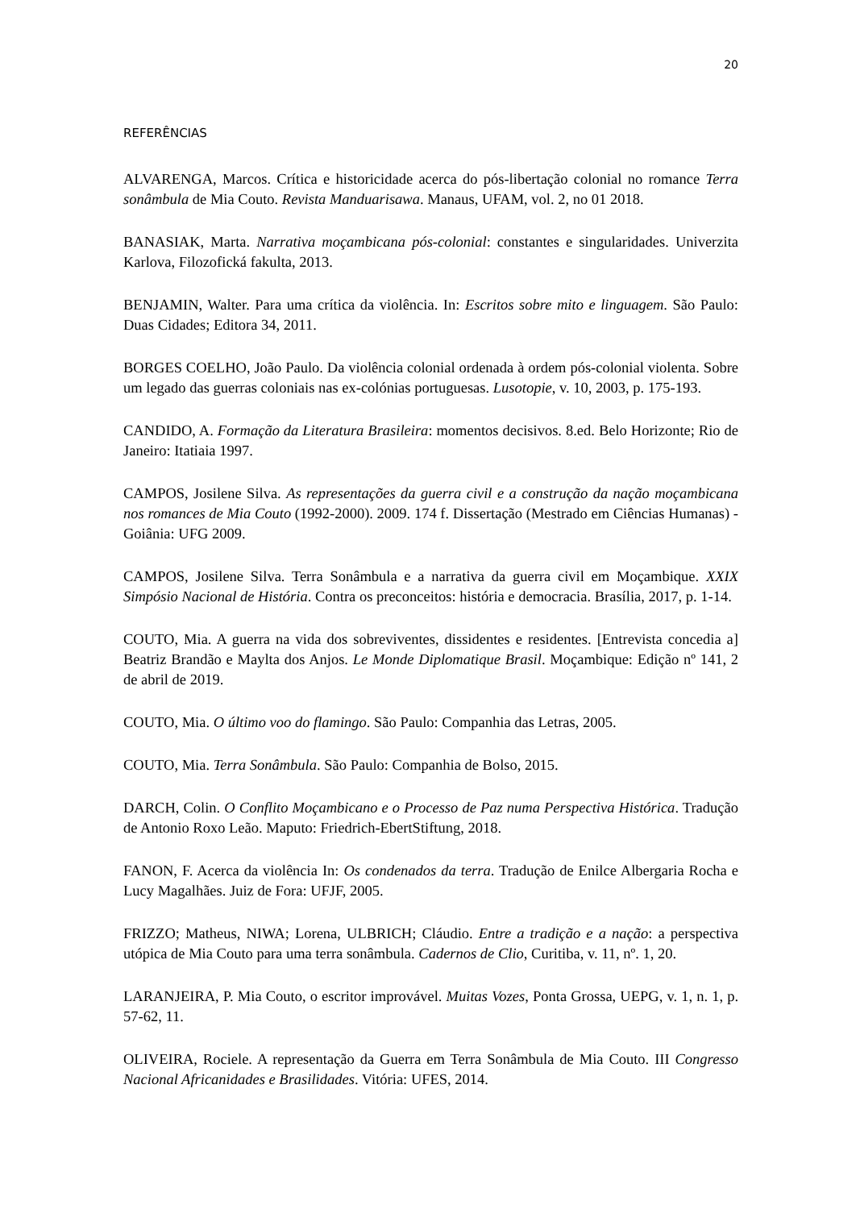20
REFERÊNCIAS
ALVARENGA, Marcos. Crítica e historicidade acerca do pós-libertação colonial no romance Terra sonâmbula de Mia Couto. Revista Manduarisawa. Manaus, UFAM, vol. 2, no 01 2018.
BANASIAK, Marta. Narrativa moçambicana pós-colonial: constantes e singularidades. Univerzita Karlova, Filozofická fakulta, 2013.
BENJAMIN, Walter. Para uma crítica da violência. In: Escritos sobre mito e linguagem. São Paulo: Duas Cidades; Editora 34, 2011.
BORGES COELHO, João Paulo. Da violência colonial ordenada à ordem pós-colonial violenta. Sobre um legado das guerras coloniais nas ex-colónias portuguesas. Lusotopie, v. 10, 2003, p. 175-193.
CANDIDO, A. Formação da Literatura Brasileira: momentos decisivos. 8.ed. Belo Horizonte; Rio de Janeiro: Itatiaia 1997.
CAMPOS, Josilene Silva. As representações da guerra civil e a construção da nação moçambicana nos romances de Mia Couto (1992-2000). 2009. 174 f. Dissertação (Mestrado em Ciências Humanas) - Goiânia: UFG 2009.
CAMPOS, Josilene Silva. Terra Sonâmbula e a narrativa da guerra civil em Moçambique. XXIX Simpósio Nacional de História. Contra os preconceitos: história e democracia. Brasília, 2017, p. 1-14.
COUTO, Mia. A guerra na vida dos sobreviventes, dissidentes e residentes. [Entrevista concedia a] Beatriz Brandão e Maylta dos Anjos. Le Monde Diplomatique Brasil. Moçambique: Edição nº 141, 2 de abril de 2019.
COUTO, Mia. O último voo do flamingo. São Paulo: Companhia das Letras, 2005.
COUTO, Mia. Terra Sonâmbula. São Paulo: Companhia de Bolso, 2015.
DARCH, Colin. O Conflito Moçambicano e o Processo de Paz numa Perspectiva Histórica. Tradução de Antonio Roxo Leão. Maputo: Friedrich-EbertStiftung, 2018.
FANON, F. Acerca da violência In: Os condenados da terra. Tradução de Enilce Albergaria Rocha e Lucy Magalhães. Juiz de Fora: UFJF, 2005.
FRIZZO; Matheus, NIWA; Lorena, ULBRICH; Cláudio. Entre a tradição e a nação: a perspectiva utópica de Mia Couto para uma terra sonâmbula. Cadernos de Clio, Curitiba, v. 11, nº. 1, 20.
LARANJEIRA, P. Mia Couto, o escritor improvável. Muitas Vozes, Ponta Grossa, UEPG, v. 1, n. 1, p. 57-62, 11.
OLIVEIRA, Rociele. A representação da Guerra em Terra Sonâmbula de Mia Couto. III Congresso Nacional Africanidades e Brasilidades. Vitória: UFES, 2014.